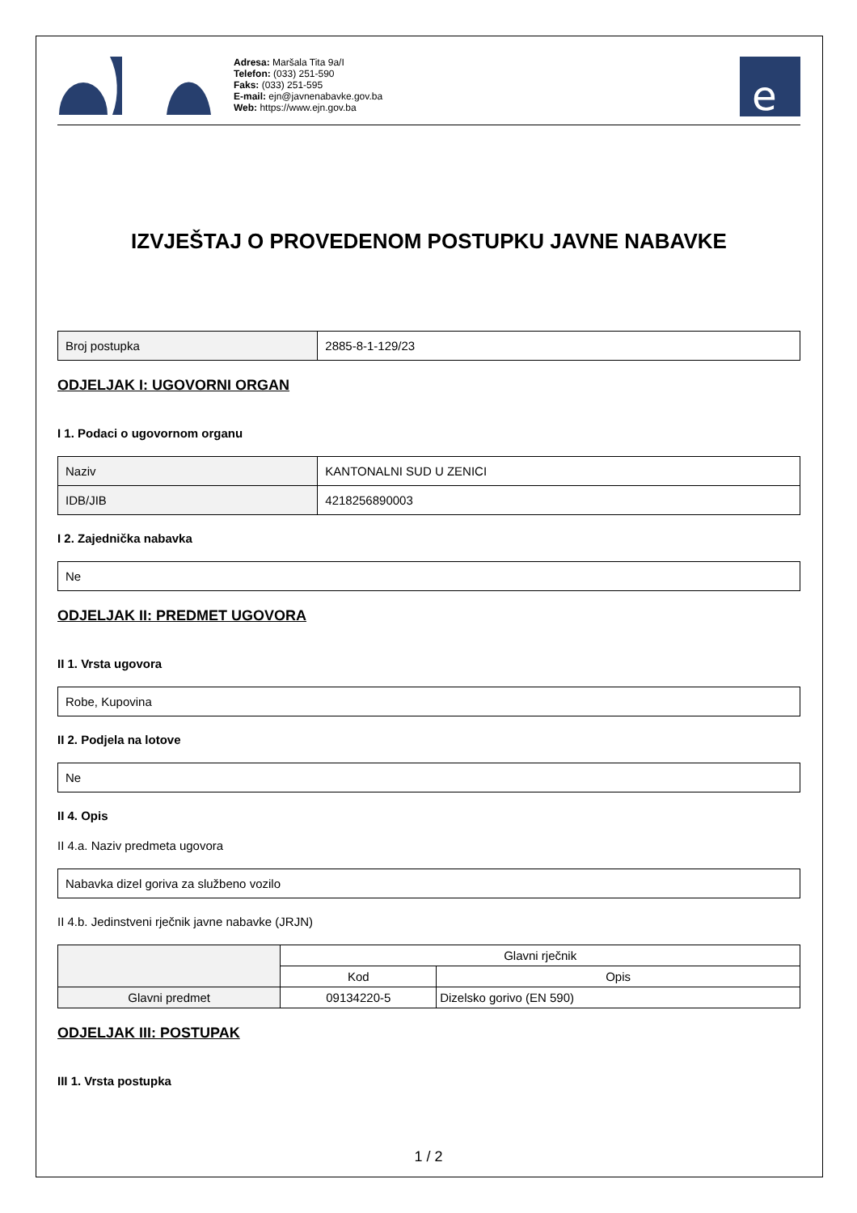Adresa: Maršala Tita 9a/I
Telefon: (033) 251-590
Faks: (033) 251-595
E-mail: ejn@javnenabavke.gov.ba
Web: https://www.ejn.gov.ba
e
IZVJEŠTAJ O PROVEDENOM POSTUPKU JAVNE NABAVKE
| Broj postupka | 2885-8-1-129/23 |
ODJELJAK I: UGOVORNI ORGAN
I 1. Podaci o ugovornom organu
| Naziv | KANTONALNI SUD U ZENICI |
| IDB/JIB | 4218256890003 |
I 2. Zajednička nabavka
| Ne |
ODJELJAK II: PREDMET UGOVORA
II 1. Vrsta ugovora
| Robe, Kupovina |
II 2. Podjela na lotove
| Ne |
II 4. Opis
II 4.a. Naziv predmeta ugovora
| Nabavka dizel goriva za službeno vozilo |
II 4.b. Jedinstveni rječnik javne nabavke (JRJN)
| | Glavni rječnik | |
| --- | --- | --- |
| | Kod | Opis |
| Glavni predmet | 09134220-5 | Dizelsko gorivo (EN 590) |
ODJELJAK III: POSTUPAK
III 1. Vrsta postupka
1 / 2